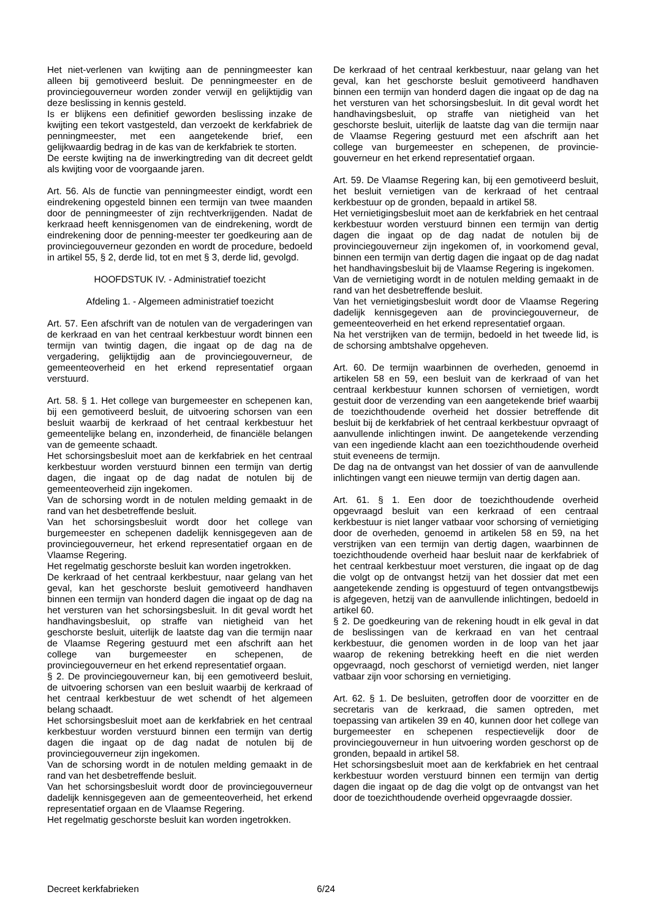Het niet-verlenen van kwijting aan de penningmeester kan alleen bij gemotiveerd besluit. De penningmeester en de provinciegouverneur worden zonder verwijl en gelijktijdig van deze beslissing in kennis gesteld.
Is er blijkens een definitief geworden beslissing inzake de kwijting een tekort vastgesteld, dan verzoekt de kerkfabriek de penningmeester, met een aangetekende brief, een gelijkwaardig bedrag in de kas van de kerkfabriek te storten.
De eerste kwijting na de inwerkingtreding van dit decreet geldt als kwijting voor de voorgaande jaren.
Art. 56. Als de functie van penningmeester eindigt, wordt een eindrekening opgesteld binnen een termijn van twee maanden door de penningmeester of zijn rechtverkrijgenden. Nadat de kerkraad heeft kennisgenomen van de eindrekening, wordt de eindrekening door de penning-meester ter goedkeuring aan de provinciegouverneur gezonden en wordt de procedure, bedoeld in artikel 55, § 2, derde lid, tot en met § 3, derde lid, gevolgd.
HOOFDSTUK IV. - Administratief toezicht
Afdeling 1. - Algemeen administratief toezicht
Art. 57. Een afschrift van de notulen van de vergaderingen van de kerkraad en van het centraal kerkbestuur wordt binnen een termijn van twintig dagen, die ingaat op de dag na de vergadering, gelijktijdig aan de provinciegouverneur, de gemeenteoverheid en het erkend representatief orgaan verstuurd.
Art. 58. § 1. Het college van burgemeester en schepenen kan, bij een gemotiveerd besluit, de uitvoering schorsen van een besluit waarbij de kerkraad of het centraal kerkbestuur het gemeentelijke belang en, inzonderheid, de financiële belangen van de gemeente schaadt.
Het schorsingsbesluit moet aan de kerkfabriek en het centraal kerkbestuur worden verstuurd binnen een termijn van dertig dagen, die ingaat op de dag nadat de notulen bij de gemeenteoverheid zijn ingekomen.
Van de schorsing wordt in de notulen melding gemaakt in de rand van het desbetreffende besluit.
Van het schorsingsbesluit wordt door het college van burgemeester en schepenen dadelijk kennisgegeven aan de provinciegouverneur, het erkend representatief orgaan en de Vlaamse Regering.
Het regelmatig geschorste besluit kan worden ingetrokken.
De kerkraad of het centraal kerkbestuur, naar gelang van het geval, kan het geschorste besluit gemotiveerd handhaven binnen een termijn van honderd dagen die ingaat op de dag na het versturen van het schorsingsbesluit. In dit geval wordt het handhavingsbesluit, op straffe van nietigheid van het geschorste besluit, uiterlijk de laatste dag van die termijn naar de Vlaamse Regering gestuurd met een afschrift aan het college van burgemeester en schepenen, de provinciegouverneur en het erkend representatief orgaan.
§ 2. De provinciegouverneur kan, bij een gemotiveerd besluit, de uitvoering schorsen van een besluit waarbij de kerkraad of het centraal kerkbestuur de wet schendt of het algemeen belang schaadt.
Het schorsingsbesluit moet aan de kerkfabriek en het centraal kerkbestuur worden verstuurd binnen een termijn van dertig dagen die ingaat op de dag nadat de notulen bij de provinciegouverneur zijn ingekomen.
Van de schorsing wordt in de notulen melding gemaakt in de rand van het desbetreffende besluit.
Van het schorsingsbesluit wordt door de provinciegouverneur dadelijk kennisgegeven aan de gemeenteoverheid, het erkend representatief orgaan en de Vlaamse Regering.
Het regelmatig geschorste besluit kan worden ingetrokken.
De kerkraad of het centraal kerkbestuur, naar gelang van het geval, kan het geschorste besluit gemotiveerd handhaven binnen een termijn van honderd dagen die ingaat op de dag na het versturen van het schorsingsbesluit. In dit geval wordt het handhavingsbesluit, op straffe van nietigheid van het geschorste besluit, uiterlijk de laatste dag van die termijn naar de Vlaamse Regering gestuurd met een afschrift aan het college van burgemeester en schepenen, de provincie-gouverneur en het erkend representatief orgaan.
Art. 59. De Vlaamse Regering kan, bij een gemotiveerd besluit, het besluit vernietigen van de kerkraad of het centraal kerkbestuur op de gronden, bepaald in artikel 58.
Het vernietigingsbesluit moet aan de kerkfabriek en het centraal kerkbestuur worden verstuurd binnen een termijn van dertig dagen die ingaat op de dag nadat de notulen bij de provinciegouverneur zijn ingekomen of, in voorkomend geval, binnen een termijn van dertig dagen die ingaat op de dag nadat het handhavingsbesluit bij de Vlaamse Regering is ingekomen.
Van de vernietiging wordt in de notulen melding gemaakt in de rand van het desbetreffende besluit.
Van het vernietigingsbesluit wordt door de Vlaamse Regering dadelijk kennisgegeven aan de provinciegouverneur, de gemeenteoverheid en het erkend representatief orgaan.
Na het verstrijken van de termijn, bedoeld in het tweede lid, is de schorsing ambtshalve opgeheven.
Art. 60. De termijn waarbinnen de overheden, genoemd in artikelen 58 en 59, een besluit van de kerkraad of van het centraal kerkbestuur kunnen schorsen of vernietigen, wordt gestuit door de verzending van een aangetekende brief waarbij de toezichthoudende overheid het dossier betreffende dit besluit bij de kerkfabriek of het centraal kerkbestuur opvraagt of aanvullende inlichtingen inwint. De aangetekende verzending van een ingediende klacht aan een toezichthoudende overheid stuit eveneens de termijn.
De dag na de ontvangst van het dossier of van de aanvullende inlichtingen vangt een nieuwe termijn van dertig dagen aan.
Art. 61. § 1. Een door de toezichthoudende overheid opgevraagd besluit van een kerkraad of een centraal kerkbestuur is niet langer vatbaar voor schorsing of vernietiging door de overheden, genoemd in artikelen 58 en 59, na het verstrijken van een termijn van dertig dagen, waarbinnen de toezichthoudende overheid haar besluit naar de kerkfabriek of het centraal kerkbestuur moet versturen, die ingaat op de dag die volgt op de ontvangst hetzij van het dossier dat met een aangetekende zending is opgestuurd of tegen ontvangstbewijs is afgegeven, hetzij van de aanvullende inlichtingen, bedoeld in artikel 60.
§ 2. De goedkeuring van de rekening houdt in elk geval in dat de beslissingen van de kerkraad en van het centraal kerkbestuur, die genomen worden in de loop van het jaar waarop de rekening betrekking heeft en die niet werden opgevraagd, noch geschorst of vernietigd werden, niet langer vatbaar zijn voor schorsing en vernietiging.
Art. 62. § 1. De besluiten, getroffen door de voorzitter en de secretaris van de kerkraad, die samen optreden, met toepassing van artikelen 39 en 40, kunnen door het college van burgemeester en schepenen respectievelijk door de provinciegouverneur in hun uitvoering worden geschorst op de gronden, bepaald in artikel 58.
Het schorsingsbesluit moet aan de kerkfabriek en het centraal kerkbestuur worden verstuurd binnen een termijn van dertig dagen die ingaat op de dag die volgt op de ontvangst van het door de toezichthoudende overheid opgevraagde dossier.
Decreet kerkfabrieken 6/24